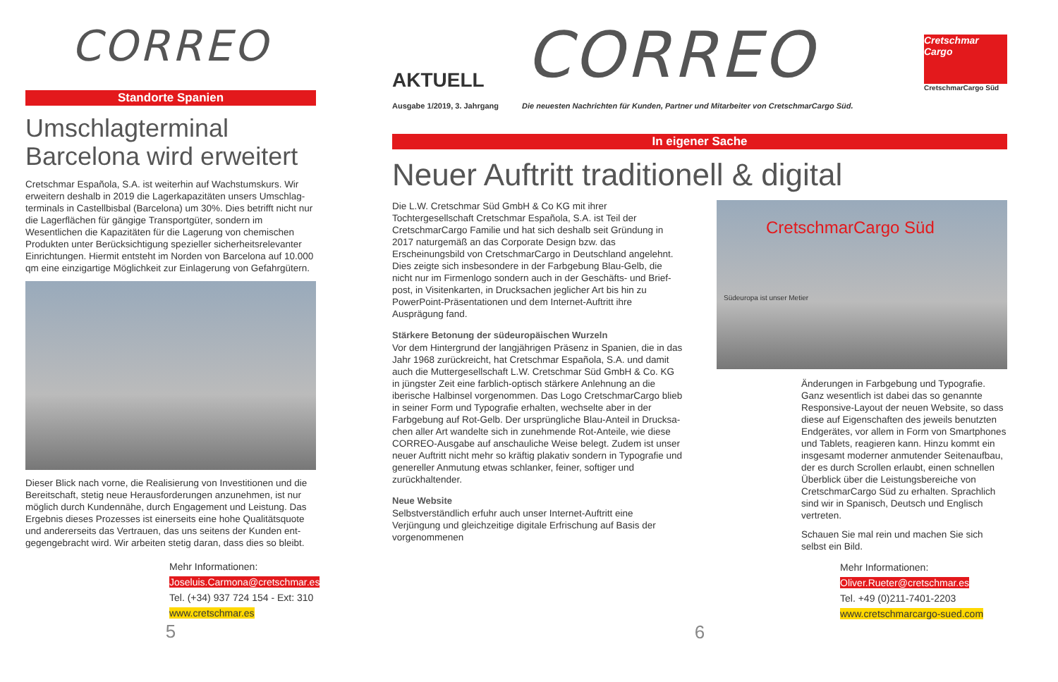CORREO
Standorte Spanien
Umschlagterminal Barcelona wird erweitert
Cretschmar Española, S.A. ist weiterhin auf Wachstumskurs. Wir erweitern deshalb in 2019 die Lagerkapazitäten unsers Umschlag­terminals in Castellbisbal (Barcelona) um 30%. Dies betrifft nicht nur die Lagerflächen für gängige Transportgüter, sondern im Wesentlichen die Kapazitäten für die Lagerung von chemischen Produkten unter Berücksichtigung spezieller sicherheitsrelevanter Einrichtungen. Hiermit entsteht im Norden von Barcelona auf 10.000 qm eine einzigartige Möglichkeit zur Einlagerung von Gefahrgütern.
Dieser Blick nach vorne, die Realisierung von Investitionen und die Bereitschaft, stetig neue Herausforderungen anzunehmen, ist nur möglich durch Kundennähe, durch Engagement und Leistung. Das Ergebnis dieses Prozesses ist einerseits eine hohe Qualitätsquote und andererseits das Vertrauen, das uns seitens der Kunden ent­gegengebracht wird. Wir arbeiten stetig daran, dass dies so bleibt.
Mehr Informationen:
Joseluis.Carmona@cretschmar.es
Tel. (+34) 937 724 154 - Ext: 310
www.cretschmar.es
5
AKTUELL
CORREO
Cretschmar Cargo
CretschmarCargo Süd
Ausgabe 1/2019, 3. Jahrgang Die neuesten Nachrichten für Kunden, Partner und Mitarbeiter von CretschmarCargo Süd.
In eigener Sache
Neuer Auftritt traditionell & digital
Die L.W. Cretschmar Süd GmbH & Co KG mit ihrer Tochtergesellschaft Cretschmar Española, S.A. ist Teil der CretschmarCargo Familie und hat sich deshalb seit Gründung in 2017 naturgemäß an das Corporate Design bzw. das Erscheinungsbild von CretschmarCargo in Deutschland angelehnt. Dies zeigte sich insbesondere in der Farbgebung Blau-Gelb, die nicht nur im Firmenlogo sondern auch in der Geschäfts- und Brief­post, in Visitenkarten, in Drucksachen jeglicher Art bis hin zu PowerPoint-Präsentationen und dem Internet-Auftritt ihre Ausprägung fand.
Stärkere Betonung der südeuropäischen Wurzeln
Vor dem Hintergrund der langjährigen Präsenz in Spanien, die in das Jahr 1968 zurückreicht, hat Cretschmar Española, S.A. und damit auch die Muttergesellschaft L.W. Cretschmar Süd GmbH & Co. KG in jüngster Zeit eine farblich-optisch stärkere Anlehnung an die iberische Halbinsel vorgenommen. Das Logo CretschmarCargo blieb in seiner Form und Typografie erhalten, wechselte aber in der Farbgebung auf Rot-Gelb. Der ursprüngliche Blau-Anteil in Drucksa­chen aller Art wandelte sich in zunehmende Rot-Anteile, wie diese CORREO-Ausgabe auf anschauliche Weise belegt. Zudem ist unser neuer Auftritt nicht mehr so kräftig plakativ sondern in Typografie und genereller Anmutung etwas schlanker, feiner, softiger und zurückhaltender.
Neue Website
Selbstverständlich erfuhr auch unser Internet-Auftritt eine Verjüngung und gleichzeitige digitale Erfrischung auf Basis der vorgenommenen
CretschmarCargo Süd
Südeuropa ist unser Metier
Änderungen in Farbgebung und Typografie. Ganz wesentlich ist dabei das so genannte Responsive-Layout der neuen Website, so dass diese auf Eigenschaften des jeweils benutzten Endgerätes, vor allem in Form von Smartphones und Tablets, reagieren kann. Hinzu kommt ein insgesamt moderner anmutender Seitenaufbau, der es durch Scrollen erlaubt, einen schnellen Überblick über die Leistungsbereiche von CretschmarCargo Süd zu erhalten. Sprachlich sind wir in Spanisch, Deutsch und Englisch vertreten.
Schauen Sie mal rein und machen Sie sich selbst ein Bild.
Mehr Informationen:
Oliver.Rueter@cretschmar.es
Tel. +49 (0)211-7401-2203
www.cretschmarcargo-sued.com
6